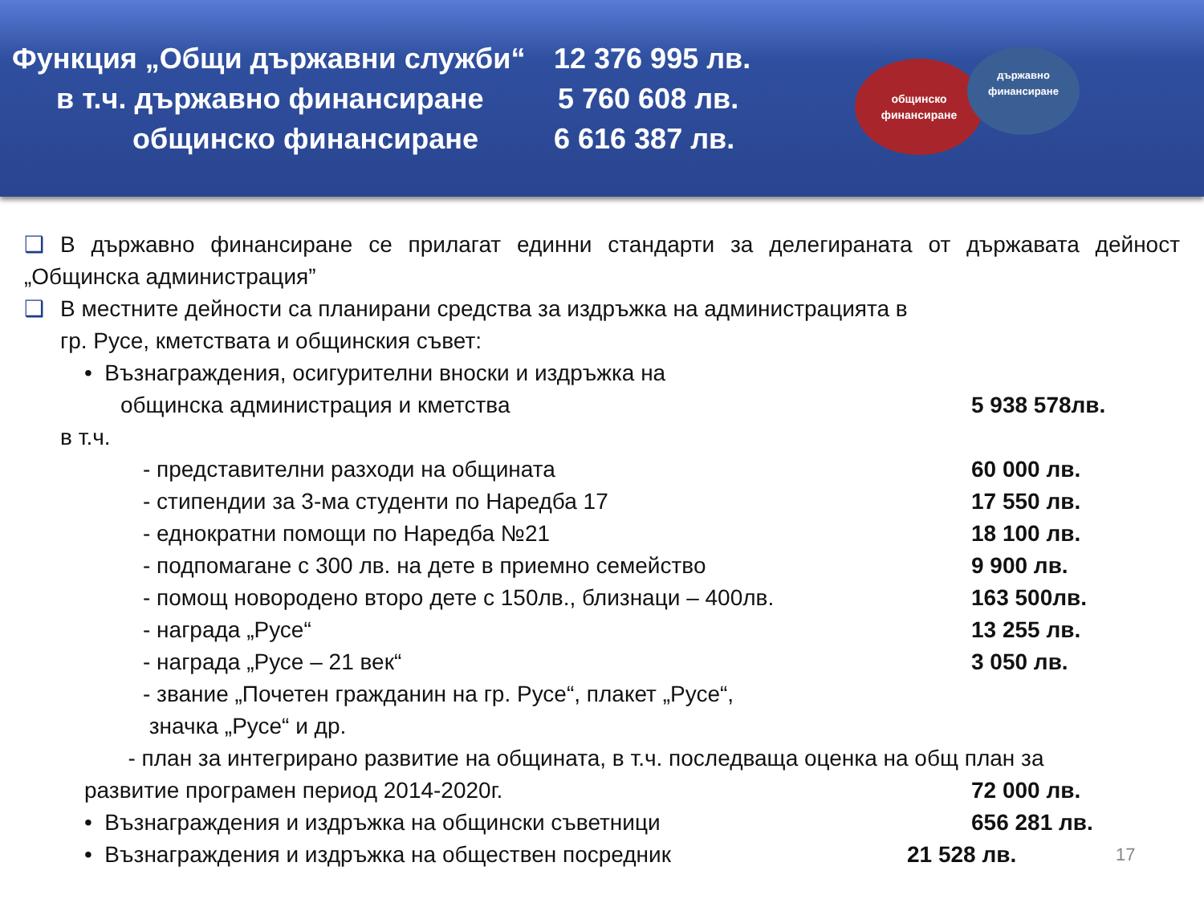Функция „Общи държавни служби“12 376 995 лв.
в т.ч. държавно финансиране 5 760 608 лв.
общинско финансиране 6 616 387 лв.
общинско
финансиране
държавно
финансиране
❑ В държавно финансиране се прилагат единни стандарти за делегираната от държавата дейност „Общинска администрация”
❑ В местните дейности са планирани средства за издръжка на администрацията в
гр. Русе, кметствата и общинския съвет:
• Възнаграждения, осигурителни вноски и издръжка на
общинска администрация и кметства 5 938 578лв.
в т.ч.
- представителни разходи на общината 60 000 лв.
- стипендии за 3-ма студенти по Наредба 17 17 550 лв.
- еднократни помощи по Наредба №21 18 100 лв.
- подпомагане с 300 лв. на дете в приемно семейство 9 900 лв.
- помощ новородено второ дете с 150лв., близнаци – 400лв. 163 500лв.
- награда „Русе“13 255 лв.
- награда „Русе – 21 век“3 050 лв.
- звание „Почетен гражданин на гр. Русе“, плакет „Русе“,
значка „Русе“ и др.
- план за интегрирано развитие на общината, в т.ч. последваща оценка на общ план за
развитие програмен период 2014-2020г. 72 000 лв.
• Възнаграждения и издръжка на общински съветници 656 281 лв.
• Възнаграждения и издръжка на обществен посредник 21 528 лв. 17